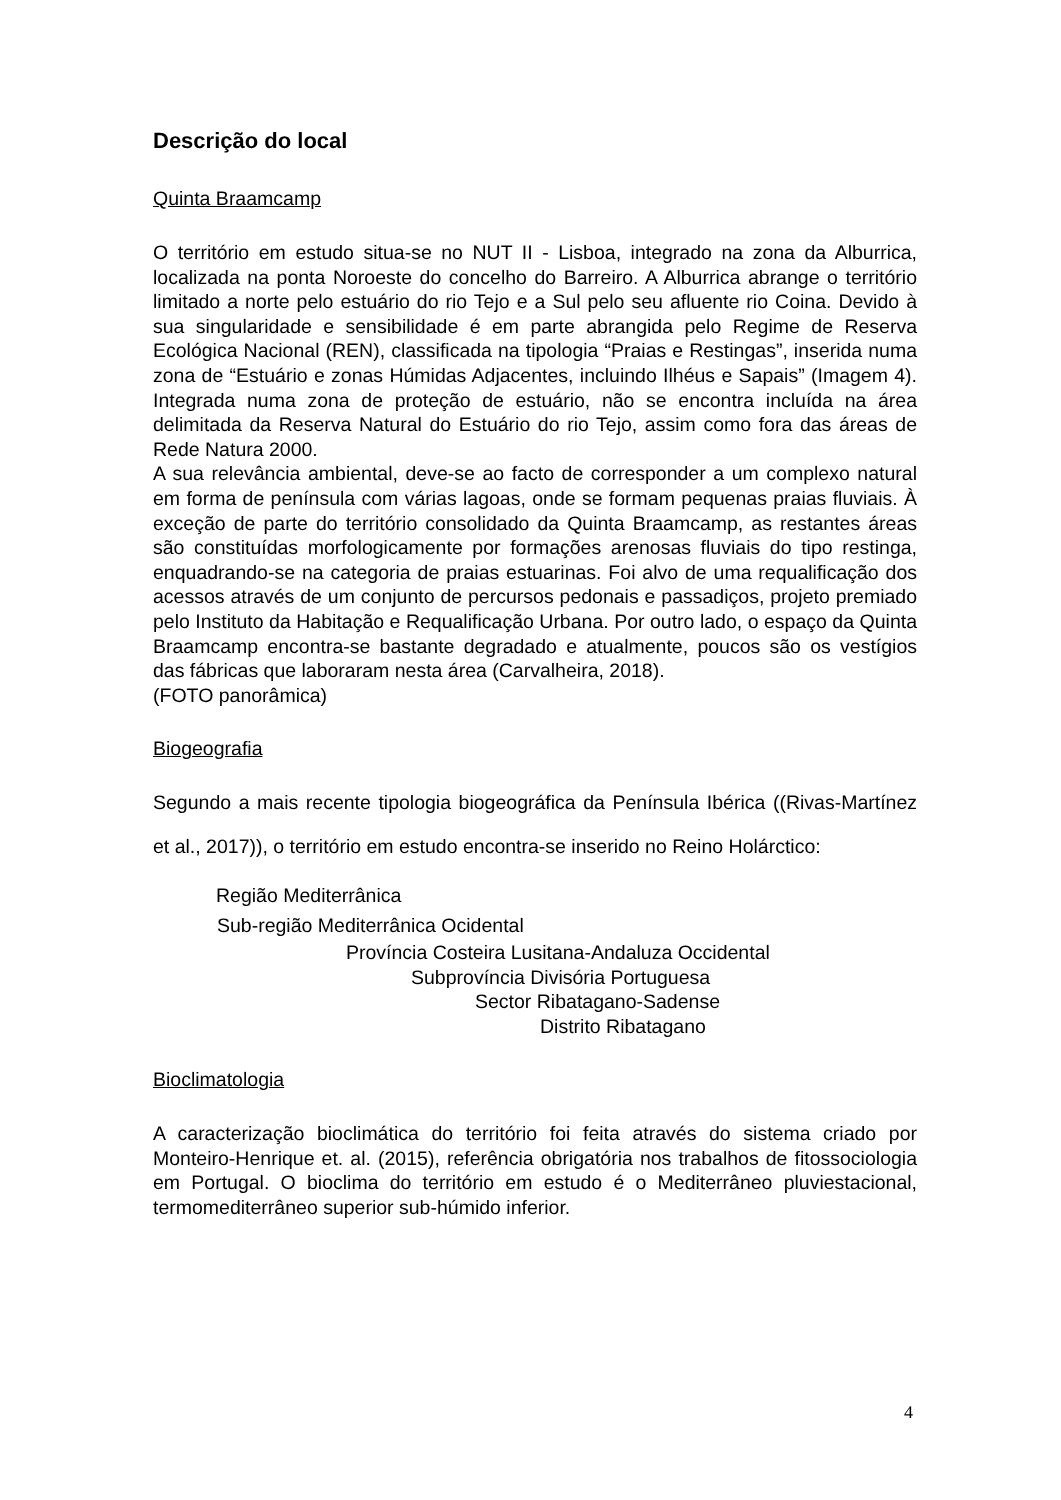Descrição do local
Quinta Braamcamp
O território em estudo situa-se no NUT II - Lisboa, integrado na zona da Alburrica, localizada na ponta Noroeste do concelho do Barreiro. A Alburrica abrange o território limitado a norte pelo estuário do rio Tejo e a Sul pelo seu afluente rio Coina. Devido à sua singularidade e sensibilidade é em parte abrangida pelo Regime de Reserva Ecológica Nacional (REN), classificada na tipologia “Praias e Restingas”, inserida numa zona de “Estuário e zonas Húmidas Adjacentes, incluindo Ilhéus e Sapais” (Imagem 4). Integrada numa zona de proteção de estuário, não se encontra incluída na área delimitada da Reserva Natural do Estuário do rio Tejo, assim como fora das áreas de Rede Natura 2000.
A sua relevância ambiental, deve-se ao facto de corresponder a um complexo natural em forma de península com várias lagoas, onde se formam pequenas praias fluviais. À exceção de parte do território consolidado da Quinta Braamcamp, as restantes áreas são constituídas morfologicamente por formações arenosas fluviais do tipo restinga, enquadrando-se na categoria de praias estuarinas. Foi alvo de uma requalificação dos acessos através de um conjunto de percursos pedonais e passadiços, projeto premiado pelo Instituto da Habitação e Requalificação Urbana. Por outro lado, o espaço da Quinta Braamcamp encontra-se bastante degradado e atualmente, poucos são os vestígios das fábricas que laboraram nesta área (Carvalheira, 2018).
(FOTO panorâmica)
Biogeografia
Segundo a mais recente tipologia biogeográfica da Península Ibérica ((Rivas-Martínez et al., 2017)), o território em estudo encontra-se inserido no Reino Holárctico:
Região Mediterrânica
Sub-região Mediterrânica Ocidental
Província Costeira Lusitana-Andaluza Occidental
Subprovíncia Divisória Portuguesa
Sector Ribatagano-Sadense
Distrito Ribatagano
Bioclimatologia
A caracterização bioclimática do território foi feita através do sistema criado por Monteiro-Henrique et. al. (2015), referência obrigatória nos trabalhos de fitossociologia em Portugal. O bioclima do território em estudo é o Mediterrâneo pluviestacional, termomediterrâneo superior sub-húmido inferior.
4